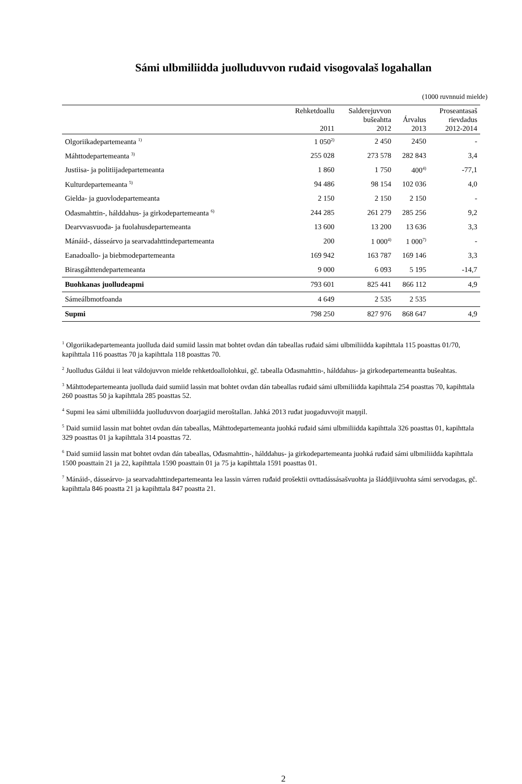Sámi ulbmiliidda juolluduvvon ruđaid visogovalaš logahallan
(1000 ruvnnuid mielde)
| | Rehketdoallu 2011 | Salderejuvvon bušeahtta 2012 | Árvalus 2013 | Proseantasaš rievdadus 2012-2014 |
| --- | --- | --- | --- | --- |
| Olgoriikadepartemeanta <sup>1)</sup> | 1 050<sup>2)</sup> | 2 450 | 2450 | - |
| Máhttodepartemeanta <sup>3)</sup> | 255 028 | 273 578 | 282 843 | 3,4 |
| Justiisa- ja politiijadepartemeanta | 1 860 | 1 750 | 400<sup>4)</sup> | -77,1 |
| Kulturdepartemeanta <sup>5)</sup> | 94 486 | 98 154 | 102 036 | 4,0 |
| Gielda- ja guovlodepartemeanta | 2 150 | 2 150 | 2 150 | - |
| Ođasmahttin-, hálddahus- ja girkodepartemeanta <sup>6)</sup> | 244 285 | 261 279 | 285 256 | 9,2 |
| Dearvvasvuođa- ja fuolahusdepartemeanta | 13 600 | 13 200 | 13 636 | 3,3 |
| Mánáid-, dásseárvo ja searvadahttindepartemeanta | 200 | 1 000<sup>4)</sup> | 1 000<sup>7)</sup> | - |
| Eanadoallo- ja biebmodepartemeanta | 169 942 | 163 787 | 169 146 | 3,3 |
| Birasgáhttendepartemeanta | 9 000 | 6 093 | 5 195 | -14,7 |
| Buohkanas juolludeapmi | 793 601 | 825 441 | 866 112 | 4,9 |
| Sámeálbmotfoanda | 4 649 | 2 535 | 2 535 | |
| Supmi | 798 250 | 827 976 | 868 647 | 4,9 |
<sup>1</sup> Olgoriikadepartemeanta juolluda daid sumiid lassin mat bohtet ovdan dán tabeallas ruđaid sámi ulbmiliidda kapihttala 115 poasttas 01/70, kapihttala 116 poasttas 70 ja kapihttala 118 poasttas 70.
<sup>2</sup> Juolludus Gáldui ii leat váldojuvvon mielde rehketdoallolohkui, gč. tabealla Ođasmahttin-, hálddahus- ja girkodepartemeantta bušeahtas.
<sup>3</sup> Máhttodepartemeanta juolluda daid sumiid lassin mat bohtet ovdan dán tabeallas ruđaid sámi ulbmiliidda kapihttala 254 poasttas 70, kapihttala 260 poasttas 50 ja kapihttala 285 poasttas 52.
<sup>4</sup> Supmi lea sámi ulbmiliidda juolluduvvon doarjagiid meroštallan. Jahká 2013 ruđat juogaduvvojit maŋŋil.
<sup>5</sup> Daid sumiid lassin mat bohtet ovdan dán tabeallas, Máhttodepartemeanta juohká ruđaid sámi ulbmiliidda kapihttala 326 poasttas 01, kapihttala 329 poasttas 01 ja kapihttala 314 poasttas 72.
<sup>6</sup> Daid sumiid lassin mat bohtet ovdan dán tabeallas, Ođasmahttin-, hálddahus- ja girkodepartemeanta juohká ruđaid sámi ulbmiliidda kapihttala 1500 poasttain 21 ja 22, kapihttala 1590 poasttain 01 ja 75 ja kapihttala 1591 poasttas 01.
<sup>7</sup> Mánáid-, dásseárvo- ja searvadahttindepartemeanta lea lassin várren ruđaid prošektii ovttadássásašvuohta ja šláddjiivuohta sámi servodagas, gč. kapihttala 846 poastta 21 ja kapihttala 847 poastta 21.
2